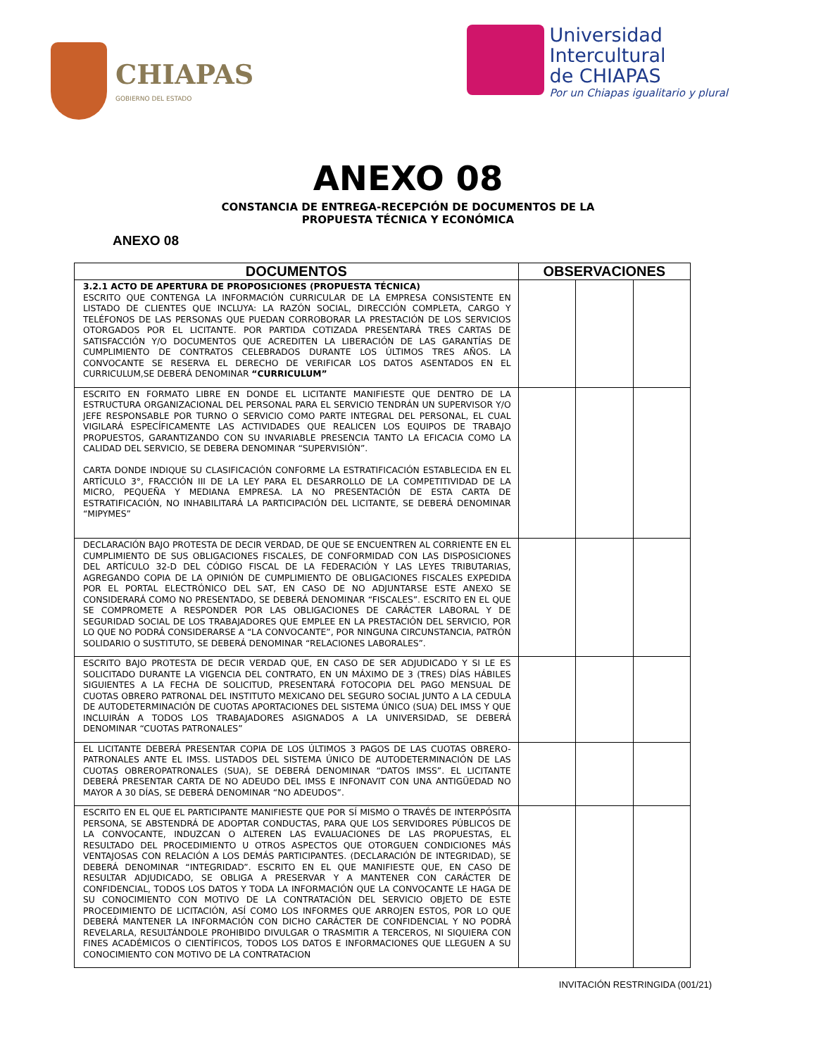CHIAPAS
GOBIERNO DEL ESTADO
Universidad
Intercultural
de CHIAPAS
Por un Chiapas igualitario y plural
ANEXO 08
CONSTANCIA DE ENTREGA-RECEPCIÓN DE DOCUMENTOS DE LA
PROPUESTA TÉCNICA Y ECONÓMICA
ANEXO 08
| DOCUMENTOS | OBSERVACIONES | | |
| --- | --- | --- | --- |
| 3.2.1 ACTO DE APERTURA DE PROPOSICIONES (PROPUESTA TÉCNICA) ESCRITO QUE CONTENGA LA INFORMACIÓN CURRICULAR DE LA EMPRESA CONSISTENTE EN LISTADO DE CLIENTES QUE INCLUYA: LA RAZÓN SOCIAL, DIRECCIÓN COMPLETA, CARGO Y TELÉFONOS DE LAS PERSONAS QUE PUEDAN CORROBORAR LA PRESTACIÓN DE LOS SERVICIOS OTORGADOS POR EL LICITANTE. POR PARTIDA COTIZADA PRESENTARÁ TRES CARTAS DE SATISFACCIÓN Y/O DOCUMENTOS QUE ACREDITEN LA LIBERACIÓN DE LAS GARANTÍAS DE CUMPLIMIENTO DE CONTRATOS CELEBRADOS DURANTE LOS ÚLTIMOS TRES AÑOS. LA CONVOCANTE SE RESERVA EL DERECHO DE VERIFICAR LOS DATOS ASENTADOS EN EL CURRICULUM,SE DEBERÁ DENOMINAR “CURRICULUM” | | | |
| ESCRITO EN FORMATO LIBRE EN DONDE EL LICITANTE MANIFIESTE QUE DENTRO DE LA ESTRUCTURA ORGANIZACIONAL DEL PERSONAL PARA EL SERVICIO TENDRÁN UN SUPERVISOR Y/O JEFE RESPONSABLE POR TURNO O SERVICIO COMO PARTE INTEGRAL DEL PERSONAL, EL CUAL VIGILARÁ ESPECÍFICAMENTE LAS ACTIVIDADES QUE REALICEN LOS EQUIPOS DE TRABAJO PROPUESTOS, GARANTIZANDO CON SU INVARIABLE PRESENCIA TANTO LA EFICACIA COMO LA CALIDAD DEL SERVICIO, SE DEBERA DENOMINAR “SUPERVISIÓN”. CARTA DONDE INDIQUE SU CLASIFICACIÓN CONFORME LA ESTRATIFICACIÓN ESTABLECIDA EN EL ARTÍCULO 3°, FRACCIÓN III DE LA LEY PARA EL DESARROLLO DE LA COMPETITIVIDAD DE LA MICRO, PEQUEÑA Y MEDIANA EMPRESA. LA NO PRESENTACIÓN DE ESTA CARTA DE ESTRATIFICACIÓN, NO INHABILITARÁ LA PARTICIPACIÓN DEL LICITANTE, SE DEBERÁ DENOMINAR “MIPYMES” | | | |
| DECLARACIÓN BAJO PROTESTA DE DECIR VERDAD, DE QUE SE ENCUENTREN AL CORRIENTE EN EL CUMPLIMIENTO DE SUS OBLIGACIONES FISCALES, DE CONFORMIDAD CON LAS DISPOSICIONES DEL ARTÍCULO 32-D DEL CÓDIGO FISCAL DE LA FEDERACIÓN Y LAS LEYES TRIBUTARIAS, AGREGANDO COPIA DE LA OPINIÓN DE CUMPLIMIENTO DE OBLIGACIONES FISCALES EXPEDIDA POR EL PORTAL ELECTRÓNICO DEL SAT, EN CASO DE NO ADJUNTARSE ESTE ANEXO SE CONSIDERARÁ COMO NO PRESENTADO, SE DEBERÁ DENOMINAR “FISCALES”. ESCRITO EN EL QUE SE COMPROMETE A RESPONDER POR LAS OBLIGACIONES DE CARÁCTER LABORAL Y DE SEGURIDAD SOCIAL DE LOS TRABAJADORES QUE EMPLEE EN LA PRESTACIÓN DEL SERVICIO, POR LO QUE NO PODRÁ CONSIDERARSE A “LA CONVOCANTE”, POR NINGUNA CIRCUNSTANCIA, PATRÓN SOLIDARIO O SUSTITUTO, SE DEBERÁ DENOMINAR “RELACIONES LABORALES”. | | | |
| ESCRITO BAJO PROTESTA DE DECIR VERDAD QUE, EN CASO DE SER ADJUDICADO Y SI LE ES SOLICITADO DURANTE LA VIGENCIA DEL CONTRATO, EN UN MÁXIMO DE 3 (TRES) DÍAS HÁBILES SIGUIENTES A LA FECHA DE SOLICITUD, PRESENTARÁ FOTOCOPIA DEL PAGO MENSUAL DE CUOTAS OBRERO PATRONAL DEL INSTITUTO MEXICANO DEL SEGURO SOCIAL JUNTO A LA CEDULA DE AUTODETERMINACIÓN DE CUOTAS APORTACIONES DEL SISTEMA ÚNICO (SUA) DEL IMSS Y QUE INCLUIRÁN A TODOS LOS TRABAJADORES ASIGNADOS A LA UNIVERSIDAD, SE DEBERÁ DENOMINAR “CUOTAS PATRONALES” | | | |
| EL LICITANTE DEBERÁ PRESENTAR COPIA DE LOS ÚLTIMOS 3 PAGOS DE LAS CUOTAS OBRERO-PATRONALES ANTE EL IMSS. LISTADOS DEL SISTEMA ÚNICO DE AUTODETERMINACIÓN DE LAS CUOTAS OBREROPATRONALES (SUA), SE DEBERÁ DENOMINAR “DATOS IMSS”. EL LICITANTE DEBERÁ PRESENTAR CARTA DE NO ADEUDO DEL IMSS E INFONAVIT CON UNA ANTIGÜEDAD NO MAYOR A 30 DÍAS, SE DEBERÁ DENOMINAR “NO ADEUDOS”. | | | |
| ESCRITO EN EL QUE EL PARTICIPANTE MANIFIESTE QUE POR SÍ MISMO O TRAVÉS DE INTERPÓSITA PERSONA, SE ABSTENDRÁ DE ADOPTAR CONDUCTAS, PARA QUE LOS SERVIDORES PÚBLICOS DE LA CONVOCANTE, INDUZCAN O ALTEREN LAS EVALUACIONES DE LAS PROPUESTAS, EL RESULTADO DEL PROCEDIMIENTO U OTROS ASPECTOS QUE OTORGUEN CONDICIONES MÁS VENTAJOSAS CON RELACIÓN A LOS DEMÁS PARTICIPANTES. (DECLARACIÓN DE INTEGRIDAD), SE DEBERÁ DENOMINAR “INTEGRIDAD”. ESCRITO EN EL QUE MANIFIESTE QUE, EN CASO DE RESULTAR ADJUDICADO, SE OBLIGA A PRESERVAR Y A MANTENER CON CARÁCTER DE CONFIDENCIAL, TODOS LOS DATOS Y TODA LA INFORMACIÓN QUE LA CONVOCANTE LE HAGA DE SU CONOCIMIENTO CON MOTIVO DE LA CONTRATACIÓN DEL SERVICIO OBJETO DE ESTE PROCEDIMIENTO DE LICITACIÓN, ASÍ COMO LOS INFORMES QUE ARROJEN ESTOS, POR LO QUE DEBERÁ MANTENER LA INFORMACIÓN CON DICHO CARÁCTER DE CONFIDENCIAL Y NO PODRÁ REVELARLA, RESULTÁNDOLE PROHIBIDO DIVULGAR O TRASMITIR A TERCEROS, NI SIQUIERA CON FINES ACADÉMICOS O CIENTÍFICOS, TODOS LOS DATOS E INFORMACIONES QUE LLEGUEN A SU CONOCIMIENTO CON MOTIVO DE LA CONTRATACION | | | |
INVITACIÓN RESTRINGIDA (001/21)